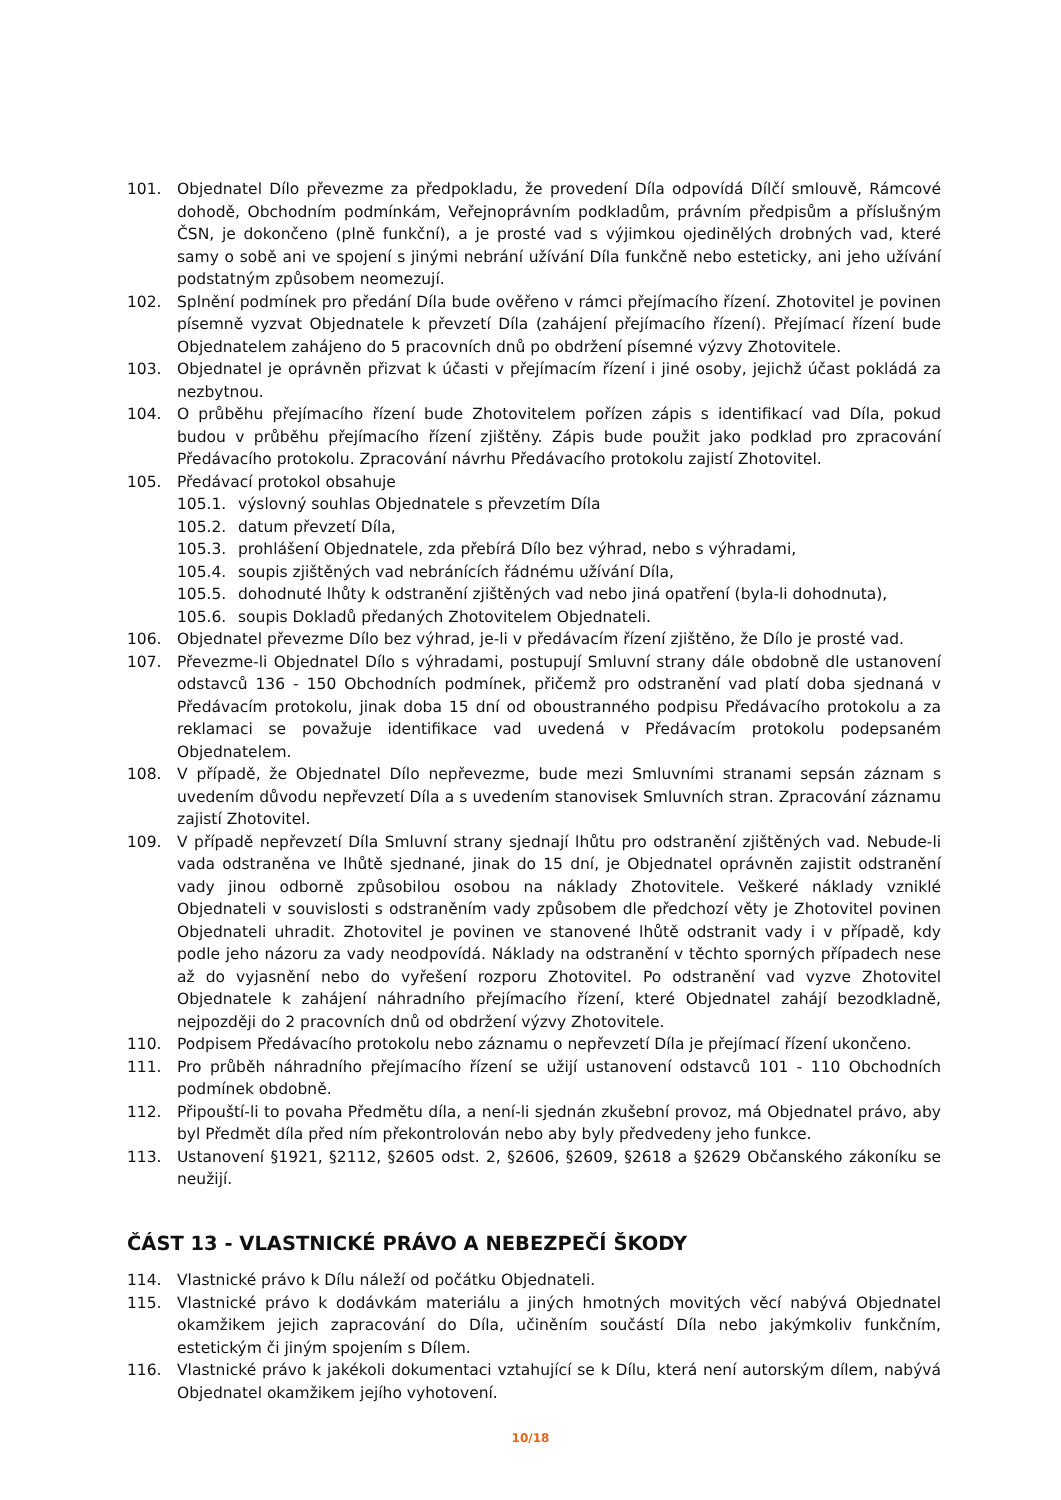101. Objednatel Dílo převezme za předpokladu, že provedení Díla odpovídá Dílčí smlouvě, Rámcové dohodě, Obchodním podmínkám, Veřejnoprávním podkladům, právním předpisům a příslušným ČSN, je dokončeno (plně funkční), a je prosté vad s výjimkou ojedinělých drobných vad, které samy o sobě ani ve spojení s jinými nebrání užívání Díla funkčně nebo esteticky, ani jeho užívání podstatným způsobem neomezují.
102. Splnění podmínek pro předání Díla bude ověřeno v rámci přejímacího řízení. Zhotovitel je povinen písemně vyzvat Objednatele k převzetí Díla (zahájení přejímacího řízení). Přejímací řízení bude Objednatelem zahájeno do 5 pracovních dnů po obdržení písemné výzvy Zhotovitele.
103. Objednatel je oprávněn přizvat k účasti v přejímacím řízení i jiné osoby, jejichž účast pokládá za nezbytnou.
104. O průběhu přejímacího řízení bude Zhotovitelem pořízen zápis s identifikací vad Díla, pokud budou v průběhu přejímacího řízení zjištěny. Zápis bude použit jako podklad pro zpracování Předávacího protokolu. Zpracování návrhu Předávacího protokolu zajistí Zhotovitel.
105. Předávací protokol obsahuje
105.1. výslovný souhlas Objednatele s převzetím Díla
105.2. datum převzetí Díla,
105.3. prohlášení Objednatele, zda přebírá Dílo bez výhrad, nebo s výhradami,
105.4. soupis zjištěných vad nebránících řádnému užívání Díla,
105.5. dohodnuté lhůty k odstranění zjištěných vad nebo jiná opatření (byla-li dohodnuta),
105.6. soupis Dokladů předaných Zhotovitelem Objednateli.
106. Objednatel převezme Dílo bez výhrad, je-li v předávacím řízení zjištěno, že Dílo je prosté vad.
107. Převezme-li Objednatel Dílo s výhradami, postupují Smluvní strany dále obdobně dle ustanovení odstavců 136 - 150 Obchodních podmínek, přičemž pro odstranění vad platí doba sjednaná v Předávacím protokolu, jinak doba 15 dní od oboustranného podpisu Předávacího protokolu a za reklamaci se považuje identifikace vad uvedená v Předávacím protokolu podepsaném Objednatelem.
108. V případě, že Objednatel Dílo nepřevezme, bude mezi Smluvními stranami sepsán záznam s uvedením důvodu nepřevzetí Díla a s uvedením stanovisek Smluvních stran. Zpracování záznamu zajistí Zhotovitel.
109. V případě nepřevzetí Díla Smluvní strany sjednají lhůtu pro odstranění zjištěných vad. Nebude-li vada odstraněna ve lhůtě sjednané, jinak do 15 dní, je Objednatel oprávněn zajistit odstranění vady jinou odborně způsobilou osobou na náklady Zhotovitele. Veškeré náklady vzniklé Objednateli v souvislosti s odstraněním vady způsobem dle předchozí věty je Zhotovitel povinen Objednateli uhradit. Zhotovitel je povinen ve stanovené lhůtě odstranit vady i v případě, kdy podle jeho názoru za vady neodpovídá. Náklady na odstranění v těchto sporných případech nese až do vyjasnění nebo do vyřešení rozporu Zhotovitel. Po odstranění vad vyzve Zhotovitel Objednatele k zahájení náhradního přejímacího řízení, které Objednatel zahájí bezodkladně, nejpozději do 2 pracovních dnů od obdržení výzvy Zhotovitele.
110. Podpisem Předávacího protokolu nebo záznamu o nepřevzetí Díla je přejímací řízení ukončeno.
111. Pro průběh náhradního přejímacího řízení se užijí ustanovení odstavců 101 - 110 Obchodních podmínek obdobně.
112. Připouští-li to povaha Předmětu díla, a není-li sjednán zkušební provoz, má Objednatel právo, aby byl Předmět díla před ním překontrolován nebo aby byly předvedeny jeho funkce.
113. Ustanovení §1921, §2112, §2605 odst. 2, §2606, §2609, §2618 a §2629 Občanského zákoníku se neužijí.
ČÁST 13 - VLASTNICKÉ PRÁVO A NEBEZPEČÍ ŠKODY
114. Vlastnické právo k Dílu náleží od počátku Objednateli.
115. Vlastnické právo k dodávkám materiálu a jiných hmotných movitých věcí nabývá Objednatel okamžikem jejich zapracování do Díla, učiněním součástí Díla nebo jakýmkoliv funkčním, estetickým či jiným spojením s Dílem.
116. Vlastnické právo k jakékoli dokumentaci vztahující se k Dílu, která není autorským dílem, nabývá Objednatel okamžikem jejího vyhotovení.
10/18